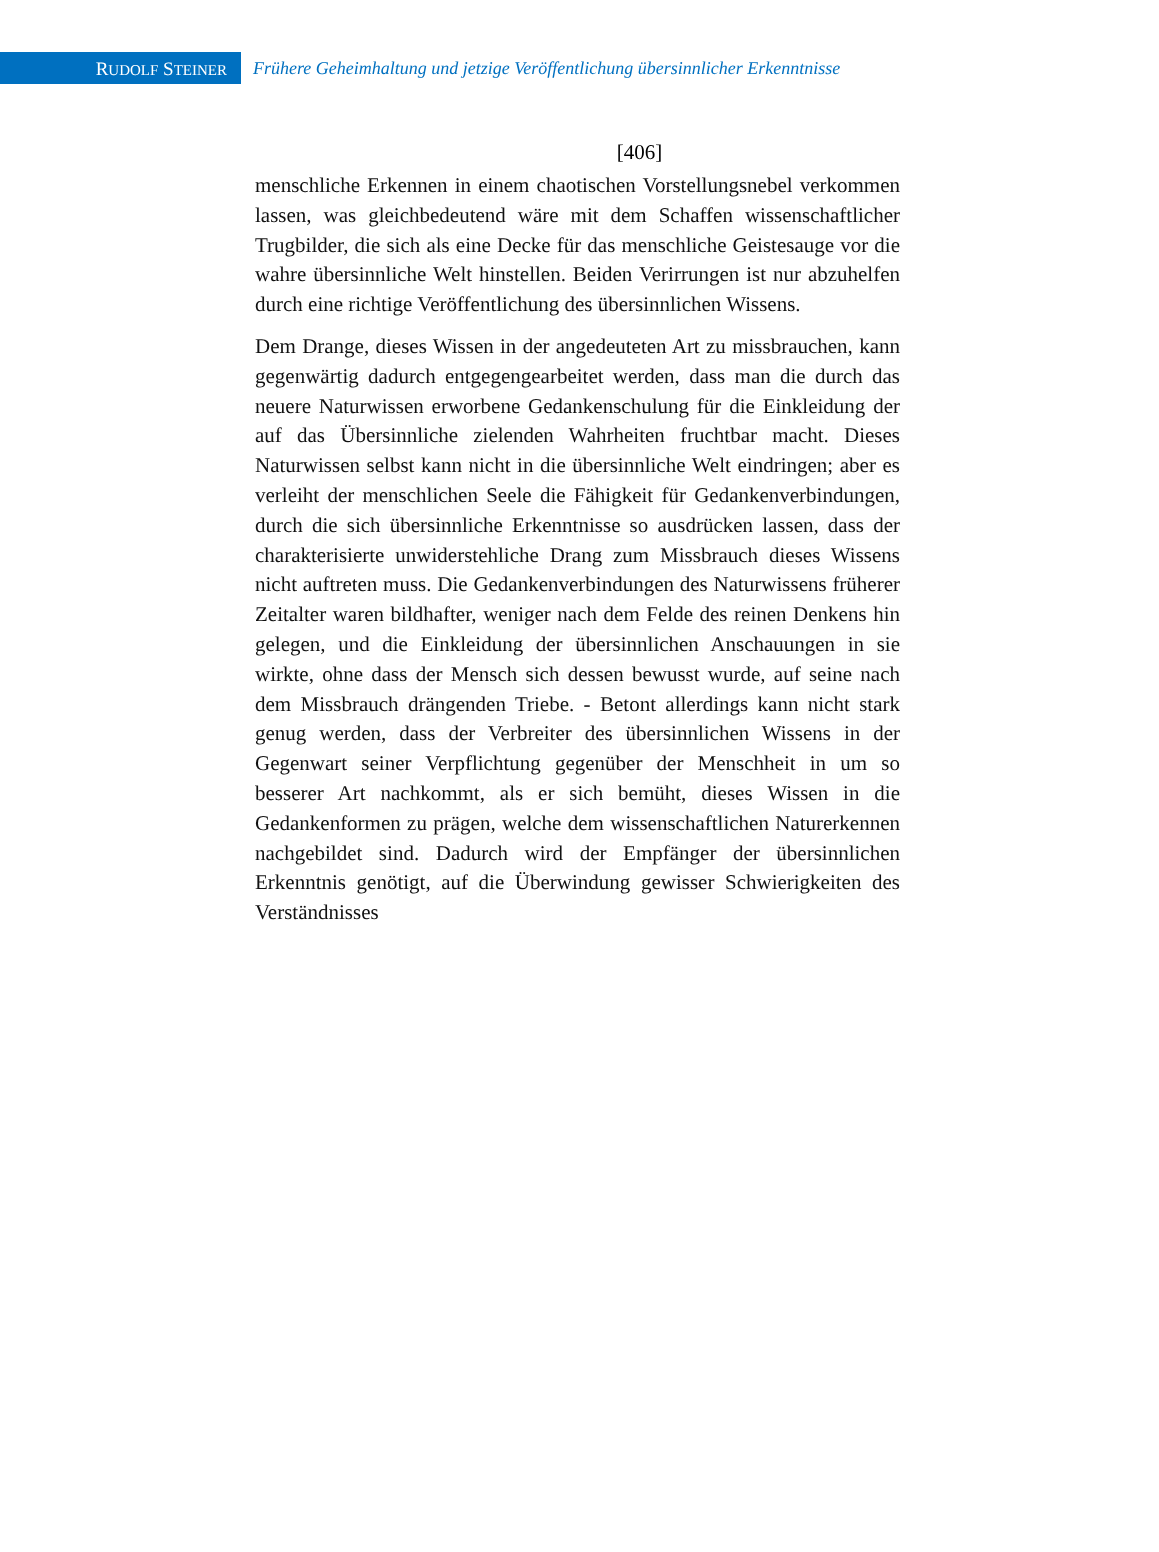RUDOLF STEINER
Frühere Geheimhaltung und jetzige Veröffentlichung übersinnlicher Erkenntnisse
[406]
menschliche Erkennen in einem chaotischen Vorstellungsnebel verkommen lassen, was gleichbedeutend wäre mit dem Schaffen wissenschaftlicher Trugbilder, die sich als eine Decke für das menschliche Geistesauge vor die wahre übersinnliche Welt hinstellen. Beiden Verirrungen ist nur abzuhelfen durch eine richtige Veröffentlichung des übersinnlichen Wissens.
Dem Drange, dieses Wissen in der angedeuteten Art zu missbrauchen, kann gegenwärtig dadurch entgegengearbeitet werden, dass man die durch das neuere Naturwissen erworbene Gedankenschulung für die Einkleidung der auf das Übersinnliche zielenden Wahrheiten fruchtbar macht. Dieses Naturwissen selbst kann nicht in die übersinnliche Welt eindringen; aber es verleiht der menschlichen Seele die Fähigkeit für Gedankenverbindungen, durch die sich übersinnliche Erkenntnisse so ausdrücken lassen, dass der charakterisierte unwiderstehliche Drang zum Missbrauch dieses Wissens nicht auftreten muss. Die Gedankenverbindungen des Naturwissens früherer Zeitalter waren bildhafter, weniger nach dem Felde des reinen Denkens hin gelegen, und die Einkleidung der übersinnlichen Anschauungen in sie wirkte, ohne dass der Mensch sich dessen bewusst wurde, auf seine nach dem Missbrauch drängenden Triebe. - Betont allerdings kann nicht stark genug werden, dass der Verbreiter des übersinnlichen Wissens in der Gegenwart seiner Verpflichtung gegenüber der Menschheit in um so besserer Art nachkommt, als er sich bemüht, dieses Wissen in die Gedankenformen zu prägen, welche dem wissenschaftlichen Naturerkennen nachgebildet sind. Dadurch wird der Empfänger der übersinnlichen Erkenntnis genötigt, auf die Überwindung gewisser Schwierigkeiten des Verständnisses